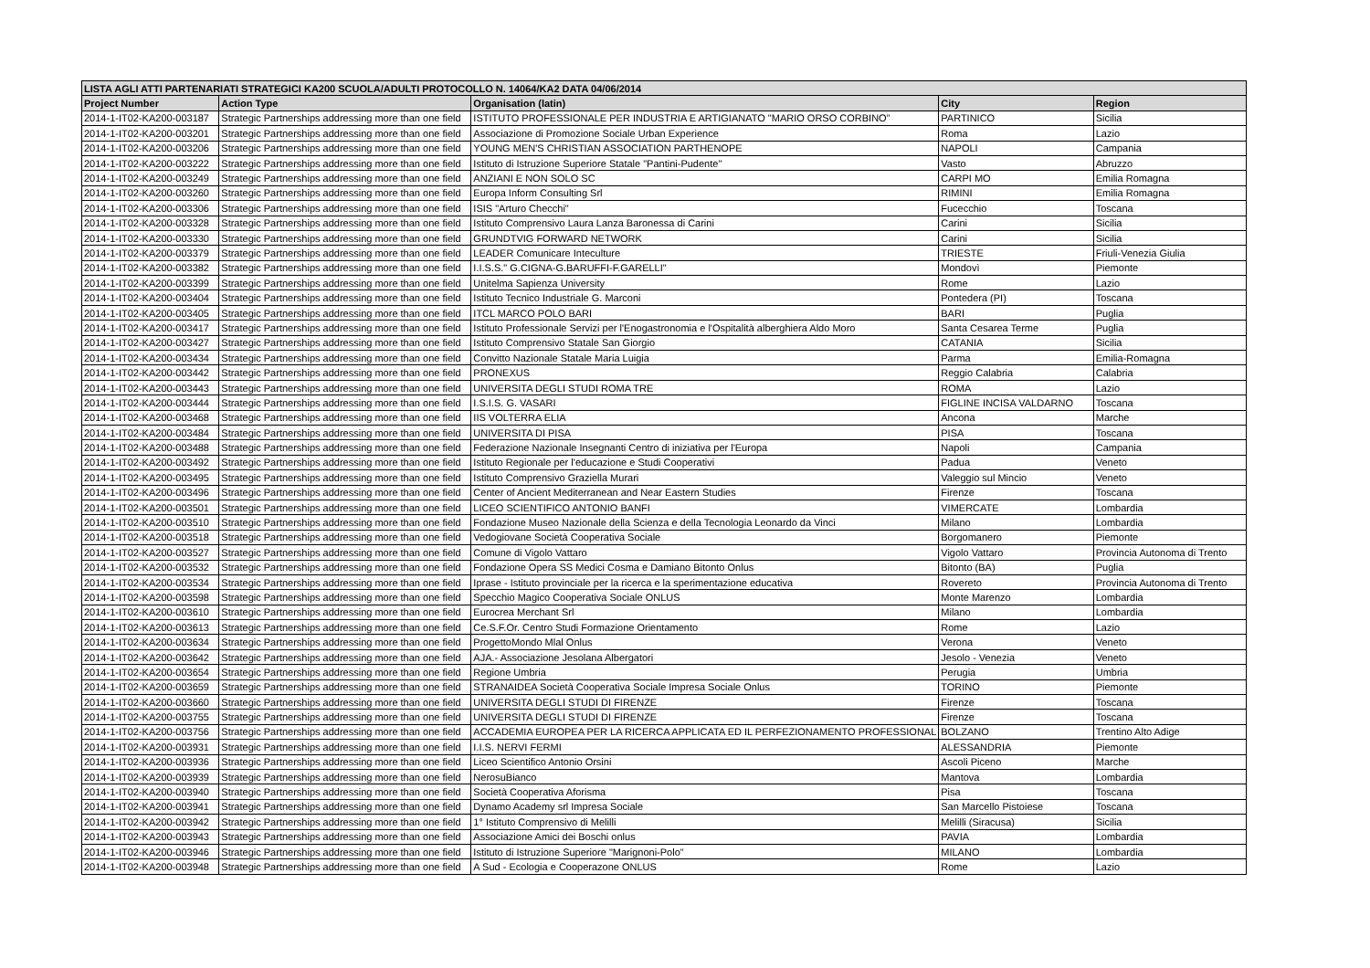| LISTA AGLI ATTI PARTENARIATI STRATEGICI KA200 SCUOLA/ADULTI PROTOCOLLO N. 14064/KA2 DATA 04/06/2014 | | | | |
| --- | --- | --- | --- | --- |
| Project Number | Action Type | Organisation (latin) | City | Region |
| 2014-1-IT02-KA200-003187 | Strategic Partnerships addressing more than one field | ISTITUTO PROFESSIONALE PER INDUSTRIA E ARTIGIANATO "MARIO ORSO CORBINO" | PARTINICO | Sicilia |
| 2014-1-IT02-KA200-003201 | Strategic Partnerships addressing more than one field | Associazione di Promozione Sociale Urban Experience | Roma | Lazio |
| 2014-1-IT02-KA200-003206 | Strategic Partnerships addressing more than one field | YOUNG MEN'S CHRISTIAN ASSOCIATION PARTHENOPE | NAPOLI | Campania |
| 2014-1-IT02-KA200-003222 | Strategic Partnerships addressing more than one field | Istituto di Istruzione Superiore Statale "Pantini-Pudente" | Vasto | Abruzzo |
| 2014-1-IT02-KA200-003249 | Strategic Partnerships addressing more than one field | ANZIANI E NON SOLO SC | CARPI MO | Emilia Romagna |
| 2014-1-IT02-KA200-003260 | Strategic Partnerships addressing more than one field | Europa Inform Consulting Srl | RIMINI | Emilia Romagna |
| 2014-1-IT02-KA200-003306 | Strategic Partnerships addressing more than one field | ISIS "Arturo Checchi" | Fucecchio | Toscana |
| 2014-1-IT02-KA200-003328 | Strategic Partnerships addressing more than one field | Istituto Comprensivo Laura Lanza Baronessa di Carini | Carini | Sicilia |
| 2014-1-IT02-KA200-003330 | Strategic Partnerships addressing more than one field | GRUNDTVIG FORWARD NETWORK | Carini | Sicilia |
| 2014-1-IT02-KA200-003379 | Strategic Partnerships addressing more than one field | LEADER Comunicare Inteculture | TRIESTE | Friuli-Venezia Giulia |
| 2014-1-IT02-KA200-003382 | Strategic Partnerships addressing more than one field | I.I.S.S." G.CIGNA-G.BARUFFI-F.GARELLI" | Mondovì | Piemonte |
| 2014-1-IT02-KA200-003399 | Strategic Partnerships addressing more than one field | Unitelma Sapienza University | Rome | Lazio |
| 2014-1-IT02-KA200-003404 | Strategic Partnerships addressing more than one field | Istituto Tecnico Industriale G. Marconi | Pontedera (PI) | Toscana |
| 2014-1-IT02-KA200-003405 | Strategic Partnerships addressing more than one field | ITCL MARCO POLO BARI | BARI | Puglia |
| 2014-1-IT02-KA200-003417 | Strategic Partnerships addressing more than one field | Istituto Professionale Servizi per l'Enogastronomia e l'Ospitalità alberghiera Aldo Moro | Santa Cesarea Terme | Puglia |
| 2014-1-IT02-KA200-003427 | Strategic Partnerships addressing more than one field | Istituto Comprensivo Statale San Giorgio | CATANIA | Sicilia |
| 2014-1-IT02-KA200-003434 | Strategic Partnerships addressing more than one field | Convitto Nazionale Statale Maria Luigia | Parma | Emilia-Romagna |
| 2014-1-IT02-KA200-003442 | Strategic Partnerships addressing more than one field | PRONEXUS | Reggio Calabria | Calabria |
| 2014-1-IT02-KA200-003443 | Strategic Partnerships addressing more than one field | UNIVERSITA DEGLI STUDI ROMA TRE | ROMA | Lazio |
| 2014-1-IT02-KA200-003444 | Strategic Partnerships addressing more than one field | I.S.I.S. G. VASARI | FIGLINE INCISA VALDARNO | Toscana |
| 2014-1-IT02-KA200-003468 | Strategic Partnerships addressing more than one field | IIS VOLTERRA ELIA | Ancona | Marche |
| 2014-1-IT02-KA200-003484 | Strategic Partnerships addressing more than one field | UNIVERSITA DI PISA | PISA | Toscana |
| 2014-1-IT02-KA200-003488 | Strategic Partnerships addressing more than one field | Federazione Nazionale Insegnanti Centro di iniziativa per l'Europa | Napoli | Campania |
| 2014-1-IT02-KA200-003492 | Strategic Partnerships addressing more than one field | Istituto Regionale per l'educazione e Studi Cooperativi | Padua | Veneto |
| 2014-1-IT02-KA200-003495 | Strategic Partnerships addressing more than one field | Istituto Comprensivo Graziella Murari | Valeggio sul Mincio | Veneto |
| 2014-1-IT02-KA200-003496 | Strategic Partnerships addressing more than one field | Center of Ancient Mediterranean and Near Eastern Studies | Firenze | Toscana |
| 2014-1-IT02-KA200-003501 | Strategic Partnerships addressing more than one field | LICEO SCIENTIFICO ANTONIO BANFI | VIMERCATE | Lombardia |
| 2014-1-IT02-KA200-003510 | Strategic Partnerships addressing more than one field | Fondazione Museo Nazionale della Scienza e della Tecnologia Leonardo da Vinci | Milano | Lombardia |
| 2014-1-IT02-KA200-003518 | Strategic Partnerships addressing more than one field | Vedogiovane Società Cooperativa Sociale | Borgomanero | Piemonte |
| 2014-1-IT02-KA200-003527 | Strategic Partnerships addressing more than one field | Comune di Vigolo Vattaro | Vigolo Vattaro | Provincia Autonoma di Trento |
| 2014-1-IT02-KA200-003532 | Strategic Partnerships addressing more than one field | Fondazione Opera SS Medici Cosma e Damiano Bitonto Onlus | Bitonto (BA) | Puglia |
| 2014-1-IT02-KA200-003534 | Strategic Partnerships addressing more than one field | Iprase - Istituto provinciale per la ricerca e la sperimentazione educativa | Rovereto | Provincia Autonoma di Trento |
| 2014-1-IT02-KA200-003598 | Strategic Partnerships addressing more than one field | Specchio Magico Cooperativa Sociale ONLUS | Monte Marenzo | Lombardia |
| 2014-1-IT02-KA200-003610 | Strategic Partnerships addressing more than one field | Eurocrea Merchant Srl | Milano | Lombardia |
| 2014-1-IT02-KA200-003613 | Strategic Partnerships addressing more than one field | Ce.S.F.Or. Centro Studi Formazione Orientamento | Rome | Lazio |
| 2014-1-IT02-KA200-003634 | Strategic Partnerships addressing more than one field | ProgettoMondo Mlal Onlus | Verona | Veneto |
| 2014-1-IT02-KA200-003642 | Strategic Partnerships addressing more than one field | AJA.- Associazione Jesolana Albergatori | Jesolo - Venezia | Veneto |
| 2014-1-IT02-KA200-003654 | Strategic Partnerships addressing more than one field | Regione Umbria | Perugia | Umbria |
| 2014-1-IT02-KA200-003659 | Strategic Partnerships addressing more than one field | STRANAIDEA Società Cooperativa Sociale Impresa Sociale Onlus | TORINO | Piemonte |
| 2014-1-IT02-KA200-003660 | Strategic Partnerships addressing more than one field | UNIVERSITA DEGLI STUDI DI FIRENZE | Firenze | Toscana |
| 2014-1-IT02-KA200-003755 | Strategic Partnerships addressing more than one field | UNIVERSITA DEGLI STUDI DI FIRENZE | Firenze | Toscana |
| 2014-1-IT02-KA200-003756 | Strategic Partnerships addressing more than one field | ACCADEMIA EUROPEA PER LA RICERCA APPLICATA ED IL PERFEZIONAMENTO PROFESSIONAL | BOLZANO | Trentino Alto Adige |
| 2014-1-IT02-KA200-003931 | Strategic Partnerships addressing more than one field | I.I.S. NERVI FERMI | ALESSANDRIA | Piemonte |
| 2014-1-IT02-KA200-003936 | Strategic Partnerships addressing more than one field | Liceo Scientifico Antonio Orsini | Ascoli Piceno | Marche |
| 2014-1-IT02-KA200-003939 | Strategic Partnerships addressing more than one field | NerosuBianco | Mantova | Lombardia |
| 2014-1-IT02-KA200-003940 | Strategic Partnerships addressing more than one field | Società Cooperativa Aforisma | Pisa | Toscana |
| 2014-1-IT02-KA200-003941 | Strategic Partnerships addressing more than one field | Dynamo Academy srl Impresa Sociale | San Marcello Pistoiese | Toscana |
| 2014-1-IT02-KA200-003942 | Strategic Partnerships addressing more than one field | 1° Istituto Comprensivo di Melilli | Melilli (Siracusa) | Sicilia |
| 2014-1-IT02-KA200-003943 | Strategic Partnerships addressing more than one field | Associazione Amici dei Boschi onlus | PAVIA | Lombardia |
| 2014-1-IT02-KA200-003946 | Strategic Partnerships addressing more than one field | Istituto di Istruzione Superiore "Marignoni-Polo" | MILANO | Lombardia |
| 2014-1-IT02-KA200-003948 | Strategic Partnerships addressing more than one field | A Sud - Ecologia e Cooperazone ONLUS | Rome | Lazio |